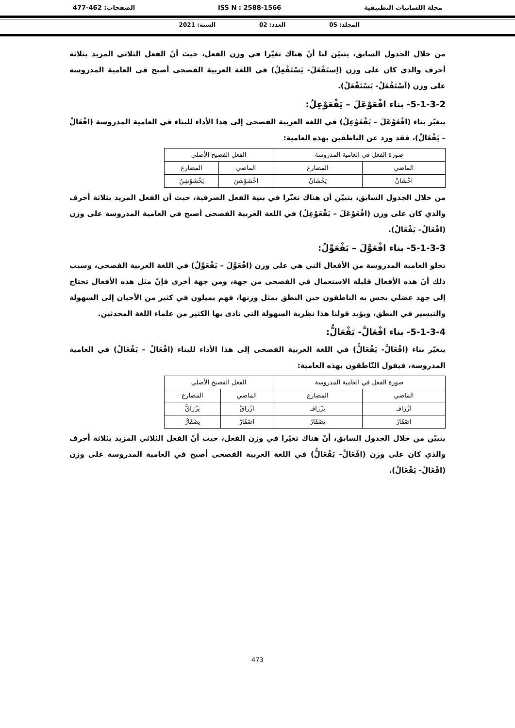مجلة اللسانيات التطبيقية ISS N : 2588-1566 الصفحات: 462-477
المجلد: 05 العدد: 02 السنة: 2021
من خلال الجدول السابق، يتبيّن لنا أنّ هناك تغيّرا في وزن الفعل، حيث أنّ الفعل الثلاثي المزيد بثلاثة أحرف والذي كان على وزن (اِستَفْعَلَ- يَسْتَفْعِلُ) في اللغة العربية الفصحى أصبح في العامية المدروسة على وزن (اَسْتَفْعَلْ- يَسْتَفْعَلْ).
5-1-3-2- بناء افْعَوْعَلَ – يَفْعَوْعِلُ:
يتغيّر بناء (افْعَوْعَلَ – يَفْعَوْعِلُ) في اللغة العربية الفصحى إلى هذا الأداء للبناء في العامية المدروسة (افْعَالْ – يَفْعَالْ)، فقد ورد عن الناطقين بهذه العامية:
| صورة الفعل في العامية المدروسة | | الفعل الفصيح الأصلي | |
| الماضي | المضارع | الماضي | المضارع |
| اخْشَانْ | يَخْشَانْ | اخْشَوْشَنَ | يَخْشَوْشِنُ |
من خلال الجدول السابق، يتبيّن أن هناك تغيّرا في بنية الفعل الصرفية، حيث أن الفعل المزيد بثلاثة أحرف والذي كان على وزن (افْعَوْعَلَ – يَفْعَوْعِلُ) في اللغة العربية الفصحى أصبح في العامية المدروسة على وزن (افْعَالْ– يَفْعَالْ).
5-1-3-3- بناء افْعَوَّلَ – يَفْعَوِّلُ:
تخلو العامية المدروسة من الأفعال التي هي على وزن (افْعَوَّلَ – يَفْعَوِّلُ) في اللغة العربية الفصحى، وسبب ذلك أنّ هذه الأفعال قليلة الاستعمال في الفصحى من جهة، ومن جهة أخرى فإنّ مثل هذه الأفعال تحتاج إلى جهد عضلي يحس به الناطقون حين النطق بمثل وزنها، فهم يميلون في كثير من الأحيان إلى السهولة والتيسير في النطق، ويؤيد قولنا هذا نظرية السهولة التي نادى بها الكثير من علماء اللغة المحدثين.
5-1-3-4- بناء افْعَالَّ- يَفْعَالُّ:
يتغيّر بناء (افْعَالَّ- يَفْعَالُّ) في اللغة العربية الفصحى إلى هذا الأداء للبناء (افْعَالْ – يَفْعَالْ) في العامية المدروسة، فيقول النّاطقون بهذه العامية:
| صورة الفعل في العامية المدروسة | | الفعل الفصيح الأصلي | |
| الماضي | المضارع | الماضي | المضارع |
| ازْرَاقـ | يَزْرَاقـ | ازْرَاقَّ | يَزْرَاقُّ |
| اصْفَارْ | يَصْفَارْ | اصْفَارَّ | يَصْفَارُّ |
يتبيّن من خلال الجدول السابق، أنّ هناك تغيّرا في وزن الفعل، حيث أنّ الفعل الثلاثي المزيد بثلاثة أحرف والذي كان على وزن (افْعَالَّ- يَفْعَالُّ) في اللغة العربية الفصحى أصبح في العامية المدروسة على وزن (افْعَالْ- يَفْعَالْ).
473